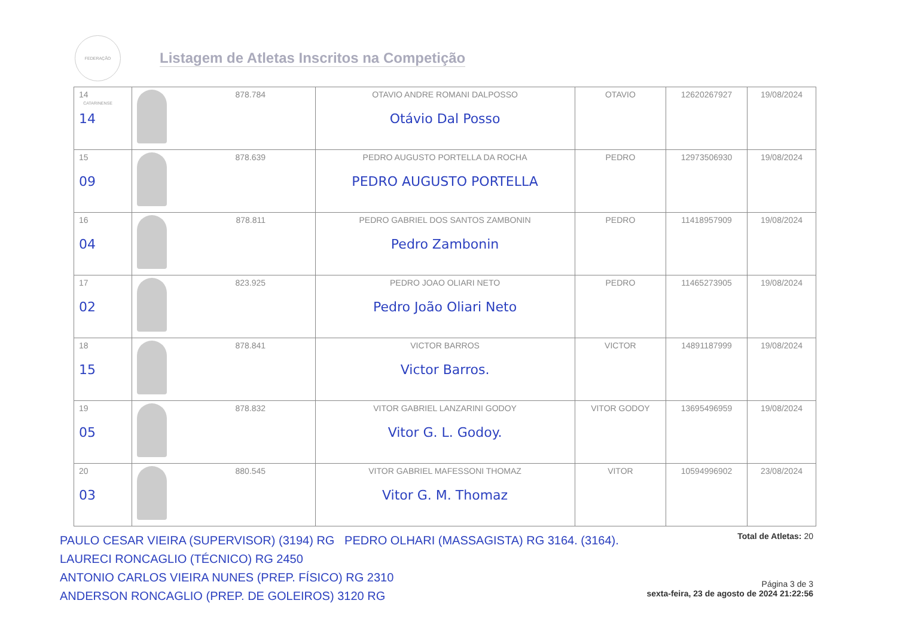FEDERAÇÃO CATARINENSE
Listagem de Atletas Inscritos na Competição
| 14 14 | 878.784 | OTAVIO ANDRE ROMANI DALPOSSO Otávio Dal Posso | OTAVIO | 12620267927 | 19/08/2024 |
| 15 09 | 878.639 | PEDRO AUGUSTO PORTELLA DA ROCHA PEDRO AUGUSTO PORTELLA | PEDRO | 12973506930 | 19/08/2024 |
| 16 04 | 878.811 | PEDRO GABRIEL DOS SANTOS ZAMBONIN Pedro Zambonin | PEDRO | 11418957909 | 19/08/2024 |
| 17 02 | 823.925 | PEDRO JOAO OLIARI NETO Pedro João Oliari Neto | PEDRO | 11465273905 | 19/08/2024 |
| 18 15 | 878.841 | VICTOR BARROS Victor Barros. | VICTOR | 14891187999 | 19/08/2024 |
| 19 05 | 878.832 | VITOR GABRIEL LANZARINI GODOY Vitor G. L. Godoy. | VITOR GODOY | 13695496959 | 19/08/2024 |
| 20 03 | 880.545 | VITOR GABRIEL MAFESSONI THOMAZ Vitor G. M. Thomaz | VITOR | 10594996902 | 23/08/2024 |
PAULO CESAR VIEIRA (SUPERVISOR) (3194) RG PEDRO OLHARI (MASSAGISTA) RG 3164. (3164).
LAURECI RONCAGLIO (TÉCNICO) RG 2450
ANTONIO CARLOS VIEIRA NUNES (PREP. FÍSICO) RG 2310
ANDERSON RONCAGLIO (PREP. DE GOLEIROS) 3120 RG
Total de Atletas: 20
Página 3 de 3
sexta-feira, 23 de agosto de 2024 21:22:56